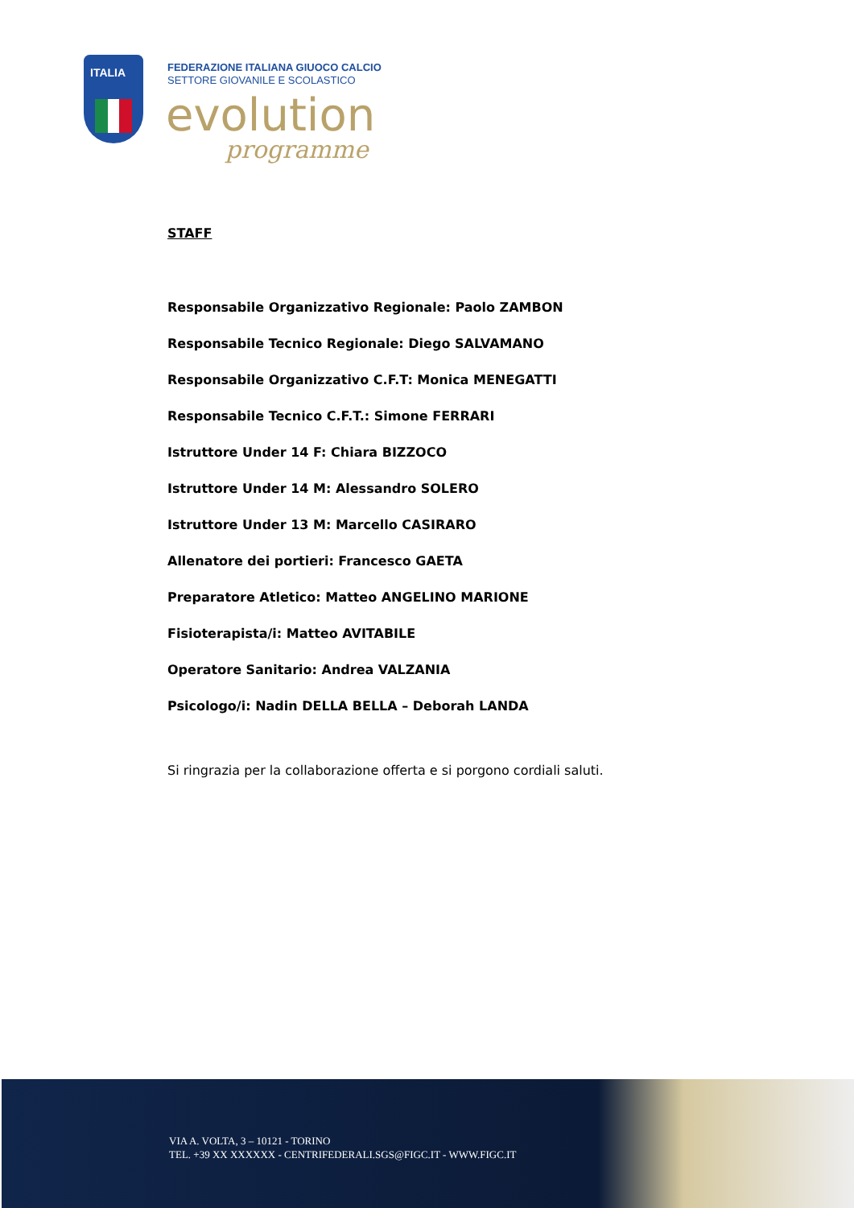ITALIA
FEDERAZIONE ITALIANA GIUOCO CALCIO
SETTORE GIOVANILE E SCOLASTICO
evolution
programme
STAFF
Responsabile Organizzativo Regionale: Paolo ZAMBON
Responsabile Tecnico Regionale: Diego SALVAMANO
Responsabile Organizzativo C.F.T: Monica MENEGATTI
Responsabile Tecnico C.F.T.: Simone FERRARI
Istruttore Under 14 F: Chiara BIZZOCO
Istruttore Under 14 M: Alessandro SOLERO
Istruttore Under 13 M: Marcello CASIRARO
Allenatore dei portieri: Francesco GAETA
Preparatore Atletico: Matteo ANGELINO MARIONE
Fisioterapista/i: Matteo AVITABILE
Operatore Sanitario: Andrea VALZANIA
Psicologo/i: Nadin DELLA BELLA – Deborah LANDA
Si ringrazia per la collaborazione offerta e si porgono cordiali saluti.
VIA A. VOLTA, 3 – 10121 - TORINO
TEL. +39 XX XXXXXX - CENTRIFEDERALI.SGS@FIGC.IT - WWW.FIGC.IT